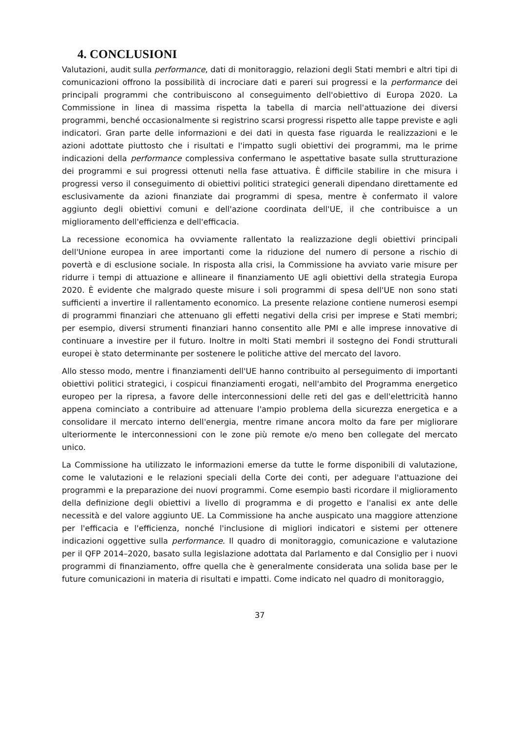4. CONCLUSIONI
Valutazioni, audit sulla performance, dati di monitoraggio, relazioni degli Stati membri e altri tipi di comunicazioni offrono la possibilità di incrociare dati e pareri sui progressi e la performance dei principali programmi che contribuiscono al conseguimento dell'obiettivo di Europa 2020. La Commissione in linea di massima rispetta la tabella di marcia nell'attuazione dei diversi programmi, benché occasionalmente si registrino scarsi progressi rispetto alle tappe previste e agli indicatori. Gran parte delle informazioni e dei dati in questa fase riguarda le realizzazioni e le azioni adottate piuttosto che i risultati e l'impatto sugli obiettivi dei programmi, ma le prime indicazioni della performance complessiva confermano le aspettative basate sulla strutturazione dei programmi e sui progressi ottenuti nella fase attuativa. È difficile stabilire in che misura i progressi verso il conseguimento di obiettivi politici strategici generali dipendano direttamente ed esclusivamente da azioni finanziate dai programmi di spesa, mentre è confermato il valore aggiunto degli obiettivi comuni e dell'azione coordinata dell'UE, il che contribuisce a un miglioramento dell'efficienza e dell'efficacia.
La recessione economica ha ovviamente rallentato la realizzazione degli obiettivi principali dell'Unione europea in aree importanti come la riduzione del numero di persone a rischio di povertà e di esclusione sociale. In risposta alla crisi, la Commissione ha avviato varie misure per ridurre i tempi di attuazione e allineare il finanziamento UE agli obiettivi della strategia Europa 2020. È evidente che malgrado queste misure i soli programmi di spesa dell'UE non sono stati sufficienti a invertire il rallentamento economico. La presente relazione contiene numerosi esempi di programmi finanziari che attenuano gli effetti negativi della crisi per imprese e Stati membri; per esempio, diversi strumenti finanziari hanno consentito alle PMI e alle imprese innovative di continuare a investire per il futuro. Inoltre in molti Stati membri il sostegno dei Fondi strutturali europei è stato determinante per sostenere le politiche attive del mercato del lavoro.
Allo stesso modo, mentre i finanziamenti dell'UE hanno contribuito al perseguimento di importanti obiettivi politici strategici, i cospicui finanziamenti erogati, nell'ambito del Programma energetico europeo per la ripresa, a favore delle interconnessioni delle reti del gas e dell'elettricità hanno appena cominciato a contribuire ad attenuare l'ampio problema della sicurezza energetica e a consolidare il mercato interno dell'energia, mentre rimane ancora molto da fare per migliorare ulteriormente le interconnessioni con le zone più remote e/o meno ben collegate del mercato unico.
La Commissione ha utilizzato le informazioni emerse da tutte le forme disponibili di valutazione, come le valutazioni e le relazioni speciali della Corte dei conti, per adeguare l'attuazione dei programmi e la preparazione dei nuovi programmi. Come esempio basti ricordare il miglioramento della definizione degli obiettivi a livello di programma e di progetto e l'analisi ex ante delle necessità e del valore aggiunto UE. La Commissione ha anche auspicato una maggiore attenzione per l'efficacia e l'efficienza, nonché l'inclusione di migliori indicatori e sistemi per ottenere indicazioni oggettive sulla performance. Il quadro di monitoraggio, comunicazione e valutazione per il QFP 2014–2020, basato sulla legislazione adottata dal Parlamento e dal Consiglio per i nuovi programmi di finanziamento, offre quella che è generalmente considerata una solida base per le future comunicazioni in materia di risultati e impatti. Come indicato nel quadro di monitoraggio,
37